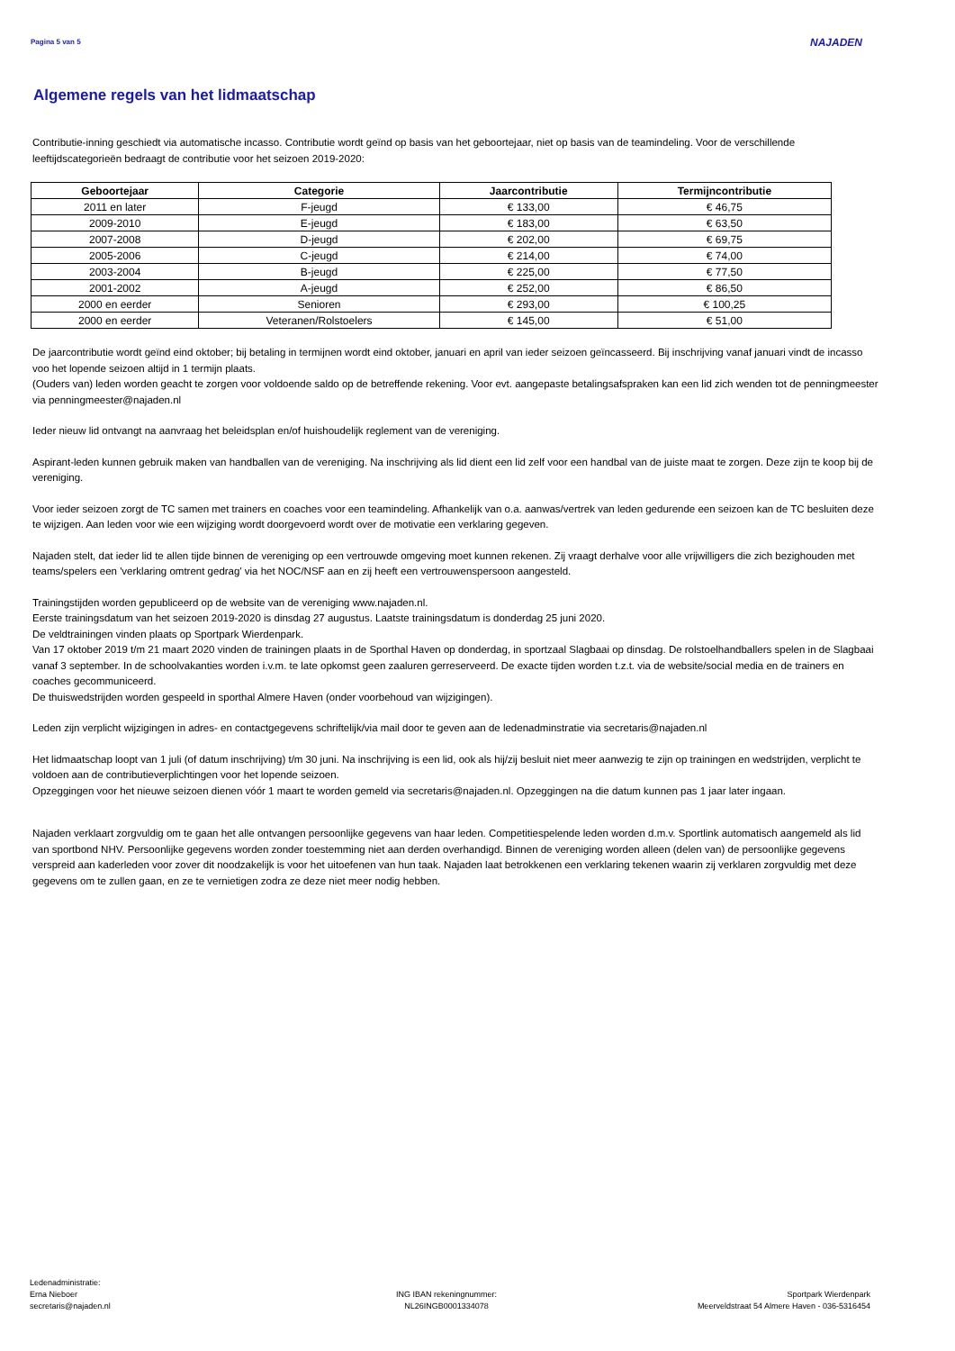Pagina 5 van 5 NAJADEN
Algemene regels van het lidmaatschap
Contributie-inning geschiedt via automatische incasso. Contributie wordt geïnd op basis van het geboortejaar, niet op basis van de teamindeling. Voor de verschillende leeftijdscategorieën bedraagt de contributie voor het seizoen 2019-2020:
| Geboortejaar | Categorie | Jaarcontributie | Termijncontributie |
| --- | --- | --- | --- |
| 2011 en later | F-jeugd | € 133,00 | € 46,75 |
| 2009-2010 | E-jeugd | € 183,00 | € 63,50 |
| 2007-2008 | D-jeugd | € 202,00 | € 69,75 |
| 2005-2006 | C-jeugd | € 214,00 | € 74,00 |
| 2003-2004 | B-jeugd | € 225,00 | € 77,50 |
| 2001-2002 | A-jeugd | € 252,00 | € 86,50 |
| 2000 en eerder | Senioren | € 293,00 | € 100,25 |
| 2000 en eerder | Veteranen/Rolstoelers | € 145,00 | € 51,00 |
De jaarcontributie wordt geïnd eind oktober; bij betaling in termijnen wordt eind oktober, januari en april van ieder seizoen geïncasseerd. Bij inschrijving vanaf januari vindt de incasso voo het lopende seizoen altijd in 1 termijn plaats.
(Ouders van) leden worden geacht te zorgen voor voldoende saldo op de betreffende rekening. Voor evt. aangepaste betalingsafspraken kan een lid zich wenden tot de penningmeester via penningmeester@najaden.nl
Ieder nieuw lid ontvangt na aanvraag het beleidsplan en/of huishoudelijk reglement van de vereniging.
Aspirant-leden kunnen gebruik maken van handballen van de vereniging. Na inschrijving als lid dient een lid zelf voor een handbal van de juiste maat te zorgen. Deze zijn te koop bij de vereniging.
Voor ieder seizoen zorgt de TC samen met trainers en coaches voor een teamindeling. Afhankelijk van o.a. aanwas/vertrek van leden gedurende een seizoen kan de TC besluiten deze te wijzigen. Aan leden voor wie een wijziging wordt doorgevoerd wordt over de motivatie een verklaring gegeven.
Najaden stelt, dat ieder lid te allen tijde binnen de vereniging op een vertrouwde omgeving moet kunnen rekenen. Zij vraagt derhalve voor alle vrijwilligers die zich bezighouden met teams/spelers een 'verklaring omtrent gedrag' via het NOC/NSF aan en zij heeft een vertrouwenspersoon aangesteld.
Trainingstijden worden gepubliceerd op de website van de vereniging www.najaden.nl.
Eerste trainingsdatum van het seizoen 2019-2020 is dinsdag 27 augustus. Laatste trainingsdatum is donderdag 25 juni 2020.
De veldtrainingen vinden plaats op Sportpark Wierdenpark.
Van 17 oktober 2019 t/m 21 maart 2020 vinden de trainingen plaats in de Sporthal Haven op donderdag, in sportzaal Slagbaai op dinsdag. De rolstoelhandballers spelen in de Slagbaai vanaf 3 september. In de schoolvakanties worden i.v.m. te late opkomst geen zaaluren gerreserveerd. De exacte tijden worden t.z.t. via de website/social media en de trainers en coaches gecommuniceerd.
De thuiswedstrijden worden gespeeld in sporthal Almere Haven (onder voorbehoud van wijzigingen).
Leden zijn verplicht wijzigingen in adres- en contactgegevens schriftelijk/via mail door te geven aan de ledenadminstratie via secretaris@najaden.nl
Het lidmaatschap loopt van 1 juli (of datum inschrijving) t/m 30 juni. Na inschrijving is een lid, ook als hij/zij besluit niet meer aanwezig te zijn op trainingen en wedstrijden, verplicht te voldoen aan de contributieverplichtingen voor het lopende seizoen.
Opzeggingen voor het nieuwe seizoen dienen vóór 1 maart te worden gemeld via secretaris@najaden.nl. Opzeggingen na die datum kunnen pas 1 jaar later ingaan.
Najaden verklaart zorgvuldig om te gaan het alle ontvangen persoonlijke gegevens van haar leden. Competitiespelende leden worden d.m.v. Sportlink automatisch aangemeld als lid van sportbond NHV. Persoonlijke gegevens worden zonder toestemming niet aan derden overhandigd. Binnen de vereniging worden alleen (delen van) de persoonlijke gegevens verspreid aan kaderleden voor zover dit noodzakelijk is voor het uitoefenen van hun taak. Najaden laat betrokkenen een verklaring tekenen waarin zij verklaren zorgvuldig met deze gegevens om te zullen gaan, en ze te vernietigen zodra ze deze niet meer nodig hebben.
Ledenadministratie:
Erna Nieboer
secretaris@najaden.nl
ING IBAN rekeningnummer:
NL26INGB0001334078
Sportpark Wierdenpark
Meerveldstraat 54 Almere Haven - 036-5316454